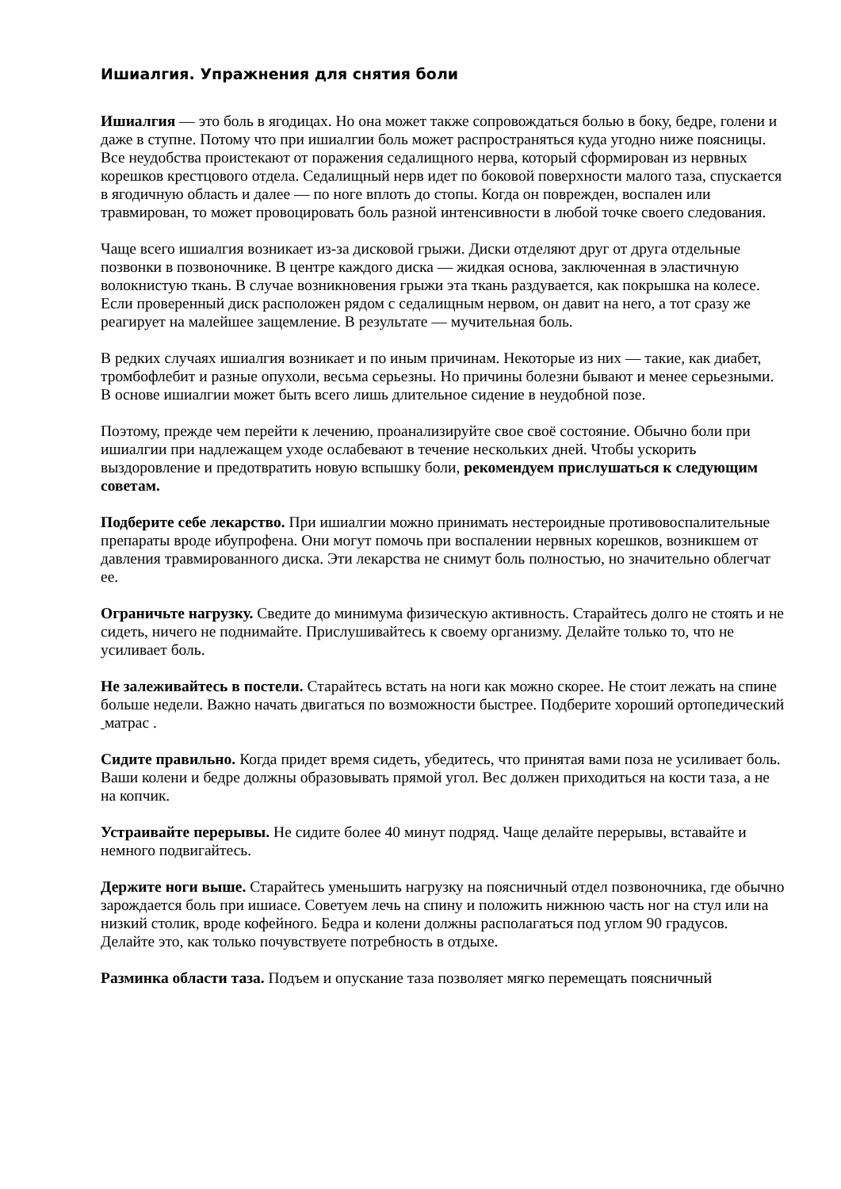Ишиалгия. Упражнения для снятия боли
Ишиалгия — это боль в ягодицах. Но она может также сопровождаться болью в боку, бедре, голени и даже в ступне. Потому что при ишиалгии боль может распространяться куда угодно ниже поясницы. Все неудобства проистекают от поражения седалищного нерва, который сформирован из нервных корешков крестцового отдела. Седалищный нерв идет по боковой поверхности малого таза, спускается в ягодичную область и далее — по ноге вплоть до стопы. Когда он поврежден, воспален или травмирован, то может провоцировать боль разной интенсивности в любой точке своего следования.
Чаще всего ишиалгия возникает из-за дисковой грыжи. Диски отделяют друг от друга отдельные позвонки в позвоночнике. В центре каждого диска — жидкая основа, заключенная в эластичную волокнистую ткань. В случае возникновения грыжи эта ткань раздувается, как покрышка на колесе. Если проверенный диск расположен рядом с седалищным нервом, он давит на него, а тот сразу же реагирует на малейшее защемление. В результате — мучительная боль.
В редких случаях ишиалгия возникает и по иным причинам. Некоторые из них — такие, как диабет, тромбофлебит и разные опухоли, весьма серьезны. Но причины болезни бывают и менее серьезными. В основе ишиалгии может быть всего лишь длительное сидение в неудобной позе.
Поэтому, прежде чем перейти к лечению, проанализируйте свое своё состояние. Обычно боли при ишиалгии при надлежащем уходе ослабевают в течение нескольких дней. Чтобы ускорить выздоровление и предотвратить новую вспышку боли, рекомендуем прислушаться к следующим советам.
Подберите себе лекарство. При ишиалгии можно принимать нестероидные противовоспалительные препараты вроде ибупрофена. Они могут помочь при воспалении нервных корешков, возникшем от давления травмированного диска. Эти лекарства не снимут боль полностью, но значительно облегчат ее.
Ограничьте нагрузку. Сведите до минимума физическую активность. Старайтесь долго не стоять и не сидеть, ничего не поднимайте. Прислушивайтесь к своему организму. Делайте только то, что не усиливает боль.
Не залеживайтесь в постели. Старайтесь встать на ноги как можно скорее. Не стоит лежать на спине больше недели. Важно начать двигаться по возможности быстрее. Подберите хороший ортопедический матрас .
Сидите правильно. Когда придет время сидеть, убедитесь, что принятая вами поза не усиливает боль. Ваши колени и бедре должны образовывать прямой угол. Вес должен приходиться на кости таза, а не на копчик.
Устраивайте перерывы. Не сидите более 40 минут подряд. Чаще делайте перерывы, вставайте и немного подвигайтесь.
Держите ноги выше. Старайтесь уменьшить нагрузку на поясничный отдел позвоночника, где обычно зарождается боль при ишиасе. Советуем лечь на спину и положить нижнюю часть ног на стул или на низкий столик, вроде кофейного. Бедра и колени должны располагаться под углом 90 градусов. Делайте это, как только почувствуете потребность в отдыхе.
Разминка области таза. Подъем и опускание таза позволяет мягко перемещать поясничный